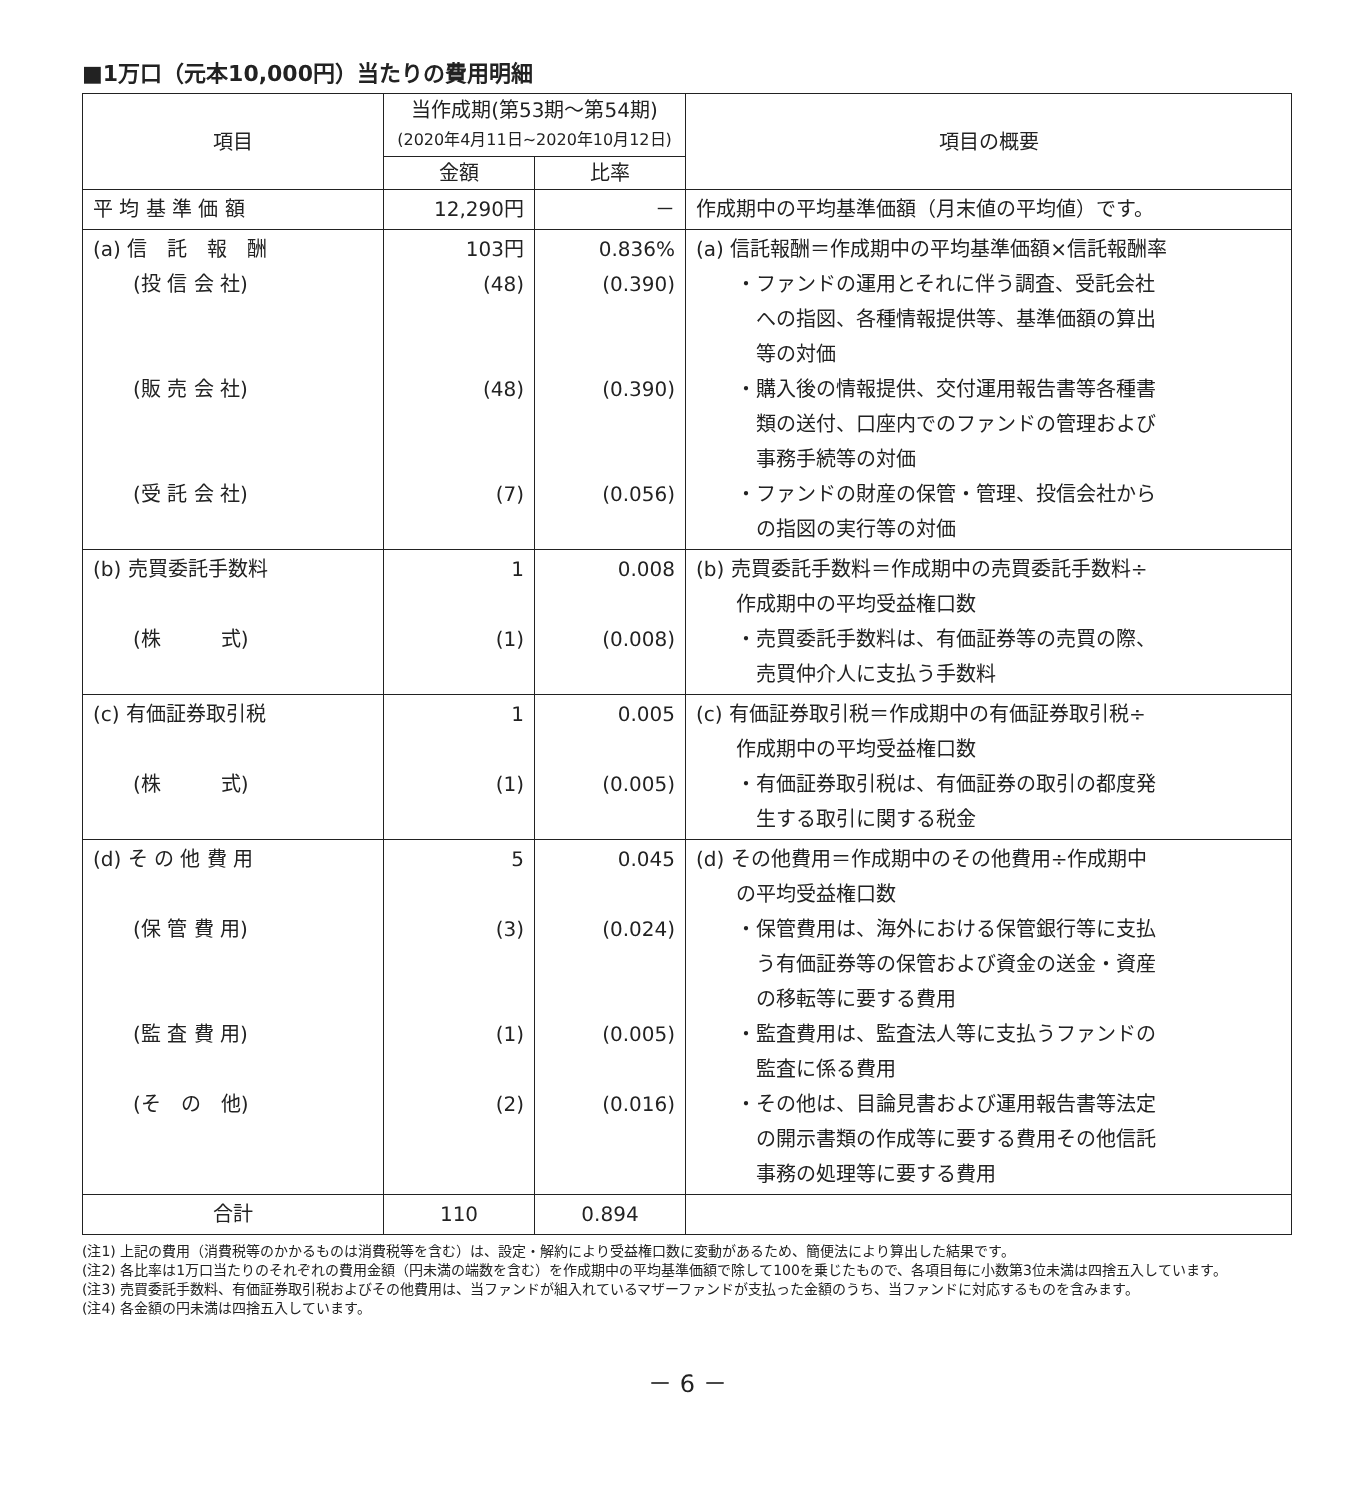■1万口（元本10,000円）当たりの費用明細
| 項目 | 当作成期(第53期～第54期) (2020年4月11日~2020年10月12日) | | 項目の概要 |
| --- | --- | --- | --- |
| | 金額 | 比率 | |
| 平 均 基 準 価 額 | 12,290円 | － | 作成期中の平均基準価額（月末値の平均値）です。 |
| (a) 信 託 報 酬 (投 信 会 社) (販 売 会 社) (受 託 会 社) | 103円 (48) (48) (7) | 0.836% (0.390) (0.390) (0.056) | (a) 信託報酬＝作成期中の平均基準価額×信託報酬率 ・ファンドの運用とそれに伴う調査、受託会社 への指図、各種情報提供等、基準価額の算出 等の対価 ・購入後の情報提供、交付運用報告書等各種書 類の送付、口座内でのファンドの管理および 事務手続等の対価 ・ファンドの財産の保管・管理、投信会社から の指図の実行等の対価 |
| (b) 売買委託手数料 (株 式) | 1 (1) | 0.008 (0.008) | (b) 売買委託手数料＝作成期中の売買委託手数料÷ 作成期中の平均受益権口数 ・売買委託手数料は、有価証券等の売買の際、 売買仲介人に支払う手数料 |
| (c) 有価証券取引税 (株 式) | 1 (1) | 0.005 (0.005) | (c) 有価証券取引税＝作成期中の有価証券取引税÷ 作成期中の平均受益権口数 ・有価証券取引税は、有価証券の取引の都度発 生する取引に関する税金 |
| (d) そ の 他 費 用 (保 管 費 用) (監 査 費 用) (そ の 他) | 5 (3) (1) (2) | 0.045 (0.024) (0.005) (0.016) | (d) その他費用＝作成期中のその他費用÷作成期中 の平均受益権口数 ・保管費用は、海外における保管銀行等に支払 う有価証券等の保管および資金の送金・資産 の移転等に要する費用 ・監査費用は、監査法人等に支払うファンドの 監査に係る費用 ・その他は、目論見書および運用報告書等法定 の開示書類の作成等に要する費用その他信託 事務の処理等に要する費用 |
| 合計 | 110 | 0.894 | |
(注1) 上記の費用（消費税等のかかるものは消費税等を含む）は、設定・解約により受益権口数に変動があるため、簡便法により算出した結果です。
(注2) 各比率は1万口当たりのそれぞれの費用金額（円未満の端数を含む）を作成期中の平均基準価額で除して100を乗じたもので、各項目毎に小数第3位未満は四捨五入しています。
(注3) 売買委託手数料、有価証券取引税およびその他費用は、当ファンドが組入れているマザーファンドが支払った金額のうち、当ファンドに対応するものを含みます。
(注4) 各金額の円未満は四捨五入しています。
－ 6 －